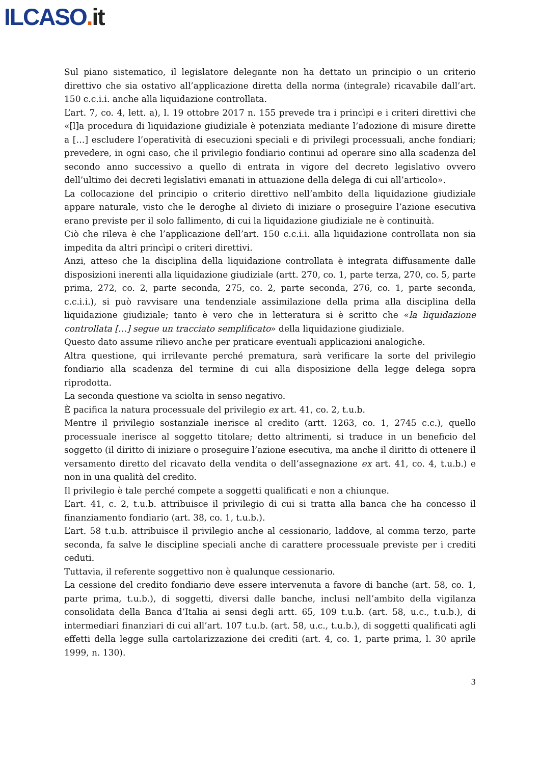ILCASO. it
Sul piano sistematico, il legislatore delegante non ha dettato un principio o un criterio direttivo che sia ostativo all’applicazione diretta della norma (integrale) ricavabile dall’art. 150 c.c.i.i. anche alla liquidazione controllata.
L’art. 7, co. 4, lett. a), l. 19 ottobre 2017 n. 155 prevede tra i princìpi e i criteri direttivi che «[l]a procedura di liquidazione giudiziale è potenziata mediante l’adozione di misure dirette a […] escludere l’operatività di esecuzioni speciali e di privilegi processuali, anche fondiari; prevedere, in ogni caso, che il privilegio fondiario continui ad operare sino alla scadenza del secondo anno successivo a quello di entrata in vigore del decreto legislativo ovvero dell’ultimo dei decreti legislativi emanati in attuazione della delega di cui all’articolo».
La collocazione del principio o criterio direttivo nell’ambito della liquidazione giudiziale appare naturale, visto che le deroghe al divieto di iniziare o proseguire l’azione esecutiva erano previste per il solo fallimento, di cui la liquidazione giudiziale ne è continuità.
Ciò che rileva è che l’applicazione dell’art. 150 c.c.i.i. alla liquidazione controllata non sia impedita da altri princìpi o criteri direttivi.
Anzi, atteso che la disciplina della liquidazione controllata è integrata diffusamente dalle disposizioni inerenti alla liquidazione giudiziale (artt. 270, co. 1, parte terza, 270, co. 5, parte prima, 272, co. 2, parte seconda, 275, co. 2, parte seconda, 276, co. 1, parte seconda, c.c.i.i.), si può ravvisare una tendenziale assimilazione della prima alla disciplina della liquidazione giudiziale; tanto è vero che in letteratura si è scritto che «la liquidazione controllata […] segue un tracciato semplificato» della liquidazione giudiziale.
Questo dato assume rilievo anche per praticare eventuali applicazioni analogiche.
Altra questione, qui irrilevante perché prematura, sarà verificare la sorte del privilegio fondiario alla scadenza del termine di cui alla disposizione della legge delega sopra riprodotta.
La seconda questione va sciolta in senso negativo.
È pacifica la natura processuale del privilegio ex art. 41, co. 2, t.u.b.
Mentre il privilegio sostanziale inerisce al credito (artt. 1263, co. 1, 2745 c.c.), quello processuale inerisce al soggetto titolare; detto altrimenti, si traduce in un beneficio del soggetto (il diritto di iniziare o proseguire l’azione esecutiva, ma anche il diritto di ottenere il versamento diretto del ricavato della vendita o dell’assegnazione ex art. 41, co. 4, t.u.b.) e non in una qualità del credito.
Il privilegio è tale perché compete a soggetti qualificati e non a chiunque.
L’art. 41, c. 2, t.u.b. attribuisce il privilegio di cui si tratta alla banca che ha concesso il finanziamento fondiario (art. 38, co. 1, t.u.b.).
L’art. 58 t.u.b. attribuisce il privilegio anche al cessionario, laddove, al comma terzo, parte seconda, fa salve le discipline speciali anche di carattere processuale previste per i crediti ceduti.
Tuttavia, il referente soggettivo non è qualunque cessionario.
La cessione del credito fondiario deve essere intervenuta a favore di banche (art. 58, co. 1, parte prima, t.u.b.), di soggetti, diversi dalle banche, inclusi nell’ambito della vigilanza consolidata della Banca d’Italia ai sensi degli artt. 65, 109 t.u.b. (art. 58, u.c., t.u.b.), di intermediari finanziari di cui all’art. 107 t.u.b. (art. 58, u.c., t.u.b.), di soggetti qualificati agli effetti della legge sulla cartolarizzazione dei crediti (art. 4, co. 1, parte prima, l. 30 aprile 1999, n. 130).
3